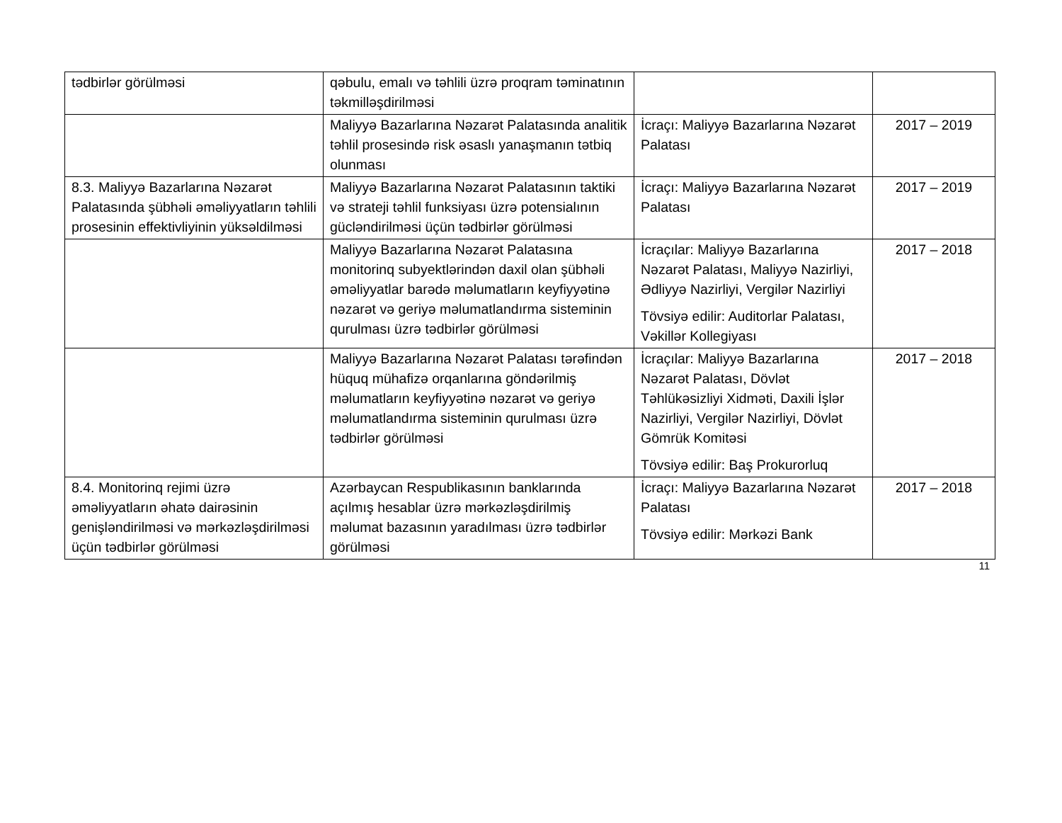| tədbirlər görülməsi | qəbulu, emalı və təhlili üzrə proqram təminatının təkmilləşdirilməsi | | |
| | Maliyyə Bazarlarına Nəzarət Palatasında analitik təhlil prosesində risk əsaslı yanaşmanın tətbiq olunması | İcraçı: Maliyyə Bazarlarına Nəzarət Palatası | 2017 – 2019 |
| 8.3. Maliyyə Bazarlarına Nəzarət Palatasında şübhəli əməliyyatların təhlili prosesinin effektivliyinin yüksəldilməsi | Maliyyə Bazarlarına Nəzarət Palatasının taktiki və strateji təhlil funksiyası üzrə potensialının gücləndirilməsi üçün tədbirlər görülməsi | İcraçı: Maliyyə Bazarlarına Nəzarət Palatası | 2017 – 2019 |
| | Maliyyə Bazarlarına Nəzarət Palatasına monitorinq subyektlərindən daxil olan şübhəli əməliyyatlar barədə məlumatların keyfiyyətinə nəzarət və geriyə məlumatlandırma sisteminin qurulması üzrə tədbirlər görülməsi | İcraçılar: Maliyyə Bazarlarına Nəzarət Palatası, Maliyyə Nazirliyi, Ədliyyə Nazirliyi, Vergilər Nazirliyi Tövsiyə edilir: Auditorlar Palatası, Vəkillər Kollegiyası | 2017 – 2018 |
| | Maliyyə Bazarlarına Nəzarət Palatası tərəfindən hüquq mühafizə orqanlarına göndərilmiş məlumatların keyfiyyətinə nəzarət və geriyə məlumatlandırma sisteminin qurulması üzrə tədbirlər görülməsi | İcraçılar: Maliyyə Bazarlarına Nəzarət Palatası, Dövlət Təhlükəsizliyi Xidməti, Daxili İşlər Nazirliyi, Vergilər Nazirliyi, Dövlət Gömrük Komitəsi Tövsiyə edilir: Baş Prokurorluq | 2017 – 2018 |
| 8.4. Monitorinq rejimi üzrə əməliyyatların əhatə dairəsinin genişləndirilməsi və mərkəzləşdirilməsi üçün tədbirlər görülməsi | Azərbaycan Respublikasının banklarında açılmış hesablar üzrə mərkəzləşdirilmiş məlumat bazasının yaradılması üzrə tədbirlər görülməsi | İcraçı: Maliyyə Bazarlarına Nəzarət Palatası Tövsiyə edilir: Mərkəzi Bank | 2017 – 2018 |
11